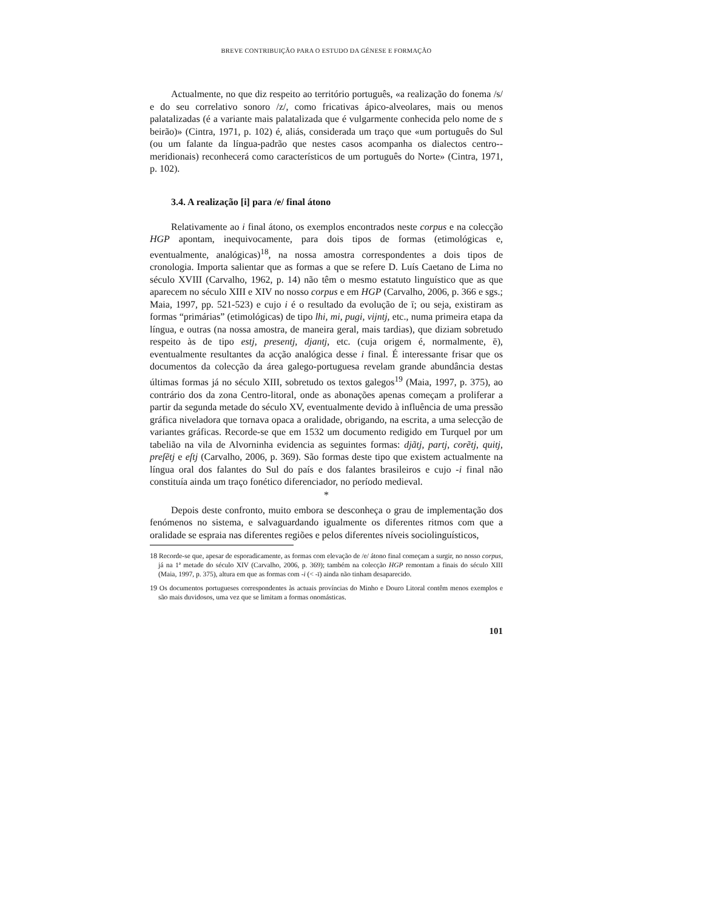BREVE CONTRIBUIÇÃO PARA O ESTUDO DA GÉNESE E FORMAÇÃO
Actualmente, no que diz respeito ao território português, «a realização do fonema /s/ e do seu correlativo sonoro /z/, como fricativas ápico-alveolares, mais ou menos palatalizadas (é a variante mais palatalizada que é vulgarmente conhecida pelo nome de s beirão)» (Cintra, 1971, p. 102) é, aliás, considerada um traço que «um português do Sul (ou um falante da língua-padrão que nestes casos acompanha os dialectos centro--meridionais) reconhecerá como característicos de um português do Norte» (Cintra, 1971, p. 102).
3.4. A realização [i] para /e/ final átono
Relativamente ao i final átono, os exemplos encontrados neste corpus e na colecção HGP apontam, inequivocamente, para dois tipos de formas (etimológicas e, eventualmente, analógicas)<sup>18</sup>, na nossa amostra correspondentes a dois tipos de cronologia. Importa salientar que as formas a que se refere D. Luís Caetano de Lima no século XVIII (Carvalho, 1962, p. 14) não têm o mesmo estatuto linguístico que as que aparecem no século XIII e XIV no nosso corpus e em HGP (Carvalho, 2006, p. 366 e sgs.; Maia, 1997, pp. 521-523) e cujo i é o resultado da evolução de ī; ou seja, existiram as formas “primárias” (etimológicas) de tipo lhi, mi, pugi, vijntj, etc., numa primeira etapa da língua, e outras (na nossa amostra, de maneira geral, mais tardias), que diziam sobretudo respeito às de tipo estj, presentj, djantj, etc. (cuja origem é, normalmente, ē), eventualmente resultantes da acção analógica desse i final. É interessante frisar que os documentos da colecção da área galego-portuguesa revelam grande abundância destas últimas formas já no século XIII, sobretudo os textos galegos<sup>19</sup> (Maia, 1997, p. 375), ao contrário dos da zona Centro-litoral, onde as abonações apenas começam a proliferar a partir da segunda metade do século XV, eventualmente devido à influência de uma pressão gráfica niveladora que tornava opaca a oralidade, obrigando, na escrita, a uma selecção de variantes gráficas. Recorde-se que em 1532 um documento redigido em Turquel por um tabelião na vila de Alvorninha evidencia as seguintes formas: djãtj, partj, corẽtj, quitj, preſẽtj e eſtj (Carvalho, 2006, p. 369). São formas deste tipo que existem actualmente na língua oral dos falantes do Sul do país e dos falantes brasileiros e cujo -i final não constituía ainda um traço fonético diferenciador, no período medieval.
*
Depois deste confronto, muito embora se desconheça o grau de implementação dos fenómenos no sistema, e salvaguardando igualmente os diferentes ritmos com que a oralidade se espraia nas diferentes regiões e pelos diferentes níveis sociolinguísticos,
<sup>18</sup> Recorde-se que, apesar de esporadicamente, as formas com elevação de /e/ átono final começam a surgir, no nosso corpus, já na 1ª metade do século XIV (Carvalho, 2006, p. 369); também na colecção HGP remontam a finais do século XIII (Maia, 1997, p. 375), altura em que as formas com -i (< -ī) ainda não tinham desaparecido.
<sup>19</sup> Os documentos portugueses correspondentes às actuais províncias do Minho e Douro Litoral contêm menos exemplos e são mais duvidosos, uma vez que se limitam a formas onomásticas.
101